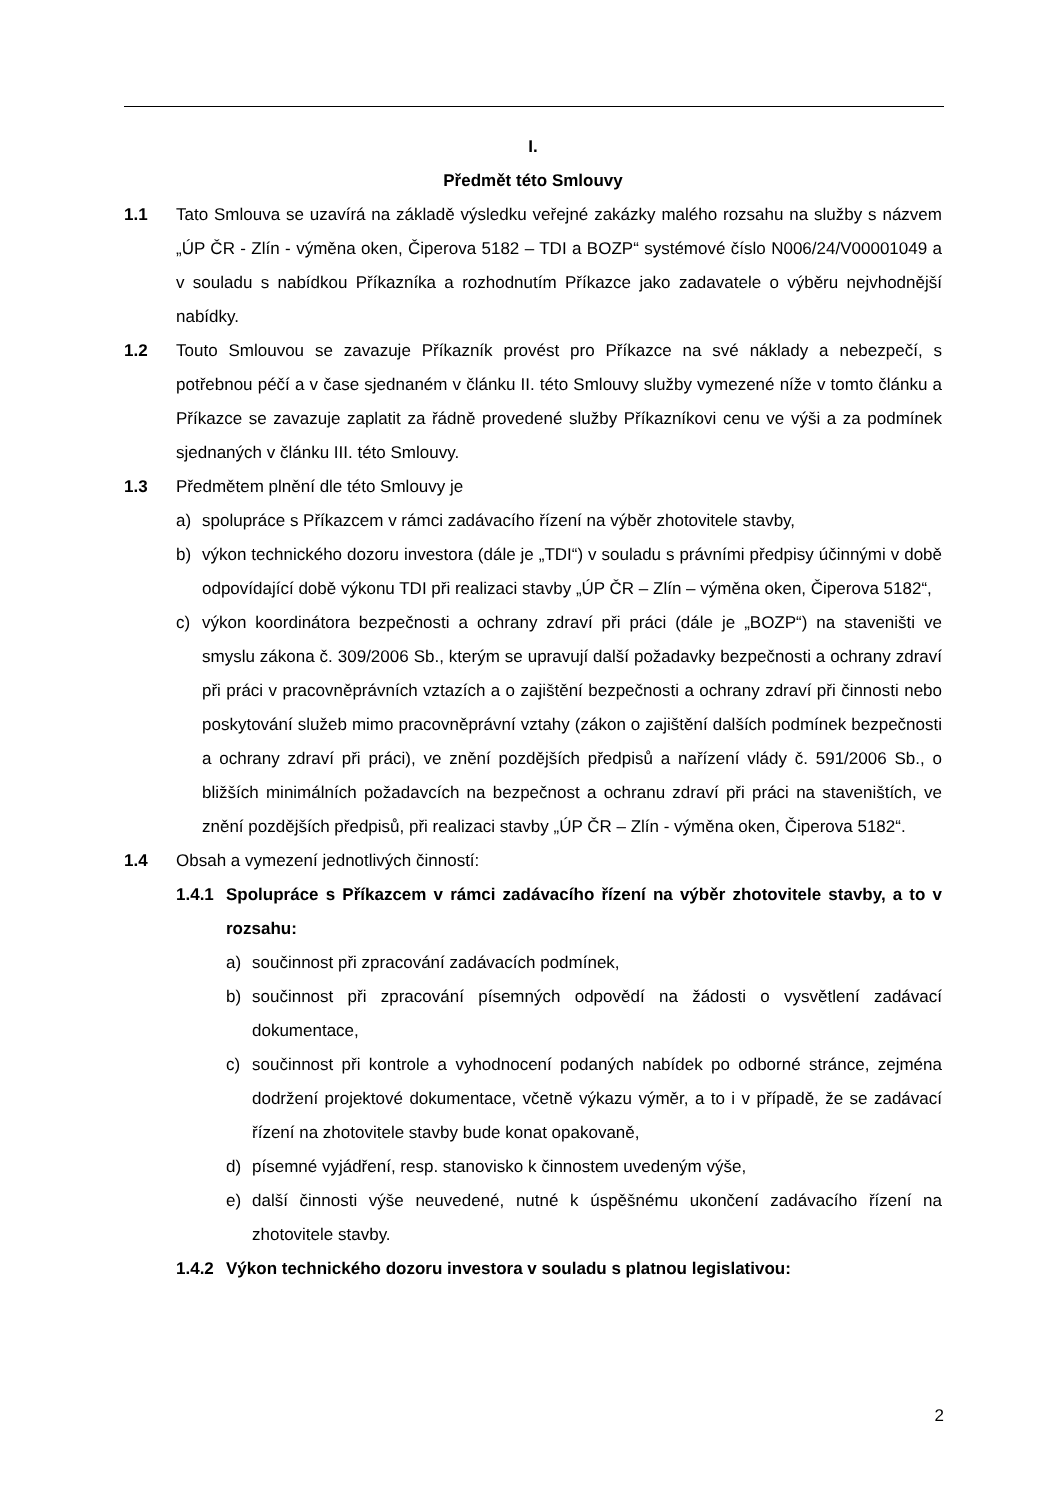I.
Předmět této Smlouvy
1.1 Tato Smlouva se uzavírá na základě výsledku veřejné zakázky malého rozsahu na služby s názvem „ÚP ČR - Zlín - výměna oken, Čiperova 5182 – TDI a BOZP“ systémové číslo N006/24/V00001049 a v souladu s nabídkou Příkazníka a rozhodnutím Příkazce jako zadavatele o výběru nejvhodnější nabídky.
1.2 Touto Smlouvou se zavazuje Příkazník provést pro Příkazce na své náklady a nebezpečí, s potřebnou péčí a v čase sjednaném v článku II. této Smlouvy služby vymezené níže v tomto článku a Příkazce se zavazuje zaplatit za řádně provedené služby Příkazníkovi cenu ve výši a za podmínek sjednaných v článku III. této Smlouvy.
1.3 Předmětem plnění dle této Smlouvy je
a) spolupráce s Příkazcem v rámci zadávacího řízení na výběr zhotovitele stavby,
b) výkon technického dozoru investora (dále je „TDI“) v souladu s právními předpisy účinnými v době odpovídající době výkonu TDI při realizaci stavby „ÚP ČR – Zlín – výměna oken, Čiperova 5182“,
c) výkon koordinátora bezpečnosti a ochrany zdraví při práci (dále je „BOZP“) na staveništi ve smyslu zákona č. 309/2006 Sb., kterým se upravují další požadavky bezpečnosti a ochrany zdraví při práci v pracovněprávních vztazích a o zajištění bezpečnosti a ochrany zdraví při činnosti nebo poskytování služeb mimo pracovněprávní vztahy (zákon o zajištění dalších podmínek bezpečnosti a ochrany zdraví při práci), ve znění pozdějších předpisů a nařízení vlády č. 591/2006 Sb., o bližších minimálních požadavcích na bezpečnost a ochranu zdraví při práci na staveništích, ve znění pozdějších předpisů, při realizaci stavby „ÚP ČR – Zlín - výměna oken, Čiperova 5182“.
1.4 Obsah a vymezení jednotlivých činností:
1.4.1 Spolupráce s Příkazcem v rámci zadávacího řízení na výběr zhotovitele stavby, a to v rozsahu:
a) součinnost při zpracování zadávacích podmínek,
b) součinnost při zpracování písemných odpovědí na žádosti o vysvětlení zadávací dokumentace,
c) součinnost při kontrole a vyhodnocení podaných nabídek po odborné stránce, zejména dodržení projektové dokumentace, včetně výkazu výměr, a to i v případě, že se zadávací řízení na zhotovitele stavby bude konat opakovaně,
d) písemné vyjádření, resp. stanovisko k činnostem uvedeným výše,
e) další činnosti výše neuvedené, nutné k úspěšnému ukončení zadávacího řízení na zhotovitele stavby.
1.4.2 Výkon technického dozoru investora v souladu s platnou legislativou:
2